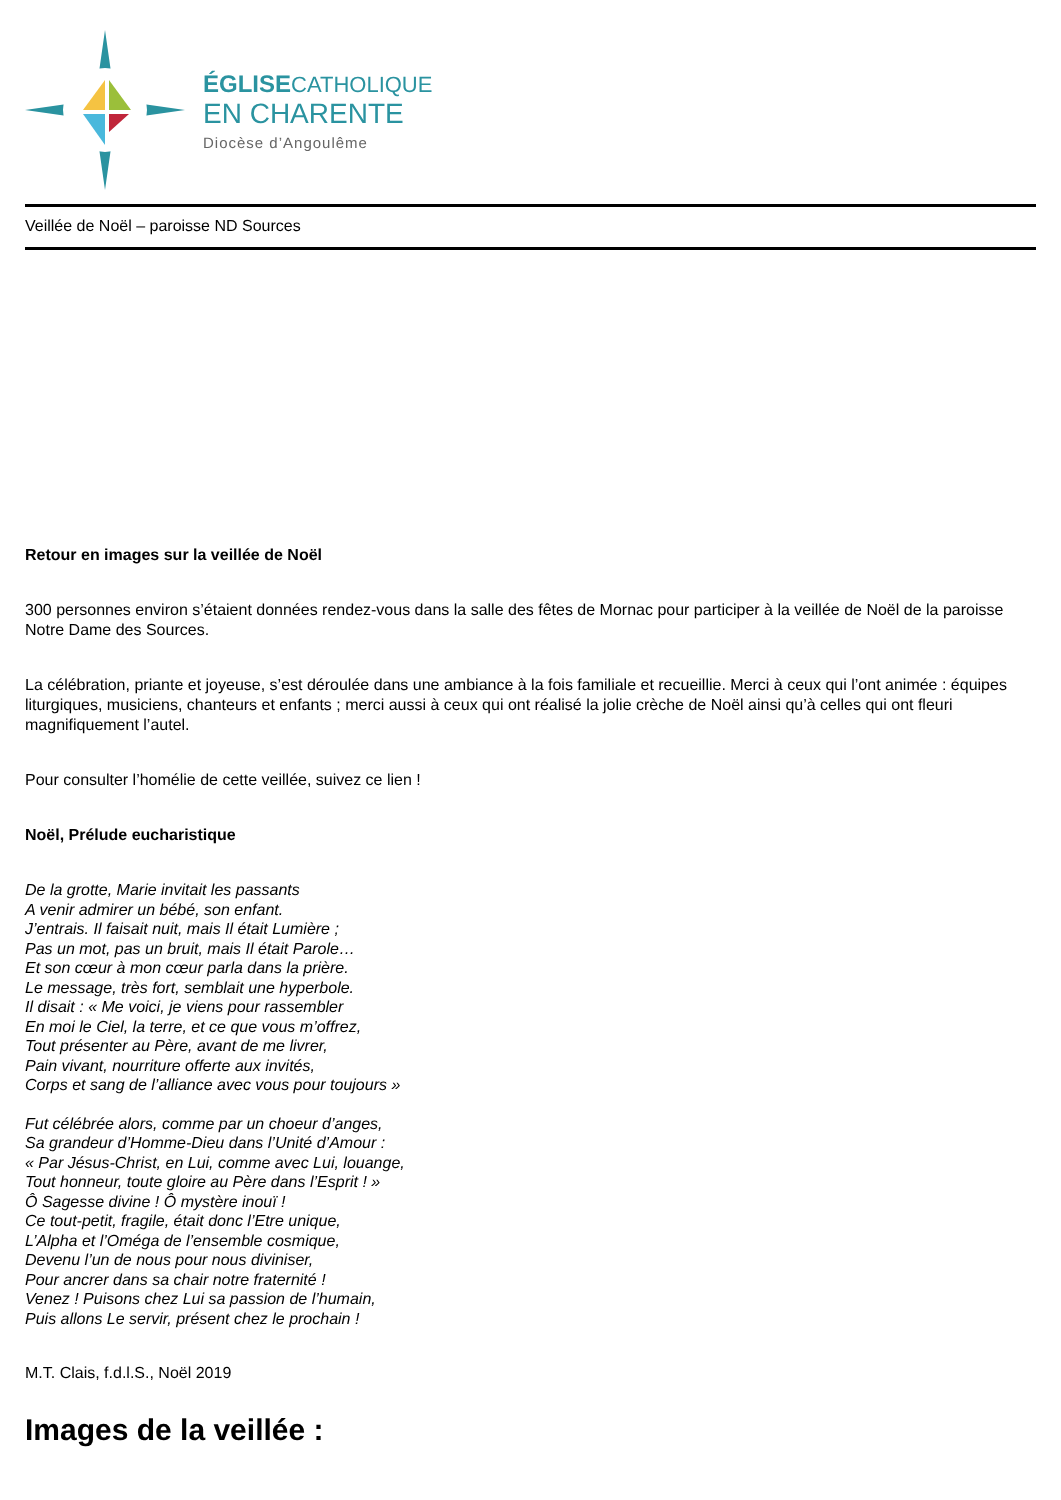ÉGLISECATHOLIQUE
EN CHARENTE
Diocèse d’Angoulême
Veillée de Noël – paroisse ND Sources
Retour en images sur la veillée de Noël
300 personnes environ s’étaient données rendez-vous dans la salle des fêtes de Mornac pour participer à la veillée de Noël de la paroisse Notre Dame des Sources.
La célébration, priante et joyeuse, s’est déroulée dans une ambiance à la fois familiale et recueillie. Merci à ceux qui l’ont animée : équipes liturgiques, musiciens, chanteurs et enfants ; merci aussi à ceux qui ont réalisé la jolie crèche de Noël ainsi qu’à celles qui ont fleuri magnifiquement l’autel.
Pour consulter l’homélie de cette veillée, suivez ce lien !
Noël, Prélude eucharistique
De la grotte, Marie invitait les passants
A venir admirer un bébé, son enfant.
J’entrais. Il faisait nuit, mais Il était Lumière ;
Pas un mot, pas un bruit, mais Il était Parole…
Et son cœur à mon cœur parla dans la prière.
Le message, très fort, semblait une hyperbole.
Il disait : « Me voici, je viens pour rassembler
En moi le Ciel, la terre, et ce que vous m’offrez,
Tout présenter au Père, avant de me livrer,
Pain vivant, nourriture offerte aux invités,
Corps et sang de l’alliance avec vous pour toujours »
Fut célébrée alors, comme par un choeur d’anges,
Sa grandeur d’Homme-Dieu dans l’Unité d’Amour :
« Par Jésus-Christ, en Lui, comme avec Lui, louange,
Tout honneur, toute gloire au Père dans l’Esprit ! »
Ô Sagesse divine ! Ô mystère inouï !
Ce tout-petit, fragile, était donc l’Etre unique,
L’Alpha et l’Oméga de l’ensemble cosmique,
Devenu l’un de nous pour nous diviniser,
Pour ancrer dans sa chair notre fraternité !
Venez ! Puisons chez Lui sa passion de l’humain,
Puis allons Le servir, présent chez le prochain !
M.T. Clais, f.d.l.S., Noël 2019
Images de la veillée :